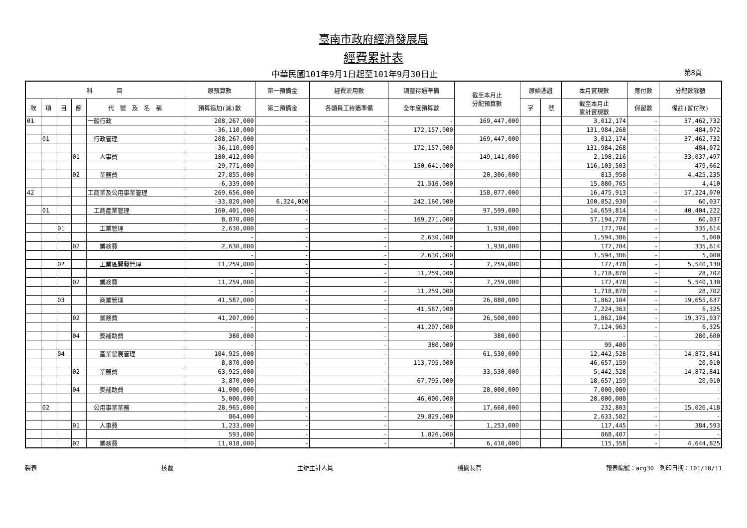臺南市政府經濟發展局
經費累計表
中華民國101年9月1日起至101年9月30日止
第8頁
| 科 目 | | | | | 原預算數 | 第一預備金 | 經費流用數 | 調整待遇準備 | 截至本月止 分配預算數 | 原始憑證 | | 本月實現數 | 應付數 | 分配數餘額 |
| --- | --- | --- | --- | --- | --- | --- | --- | --- | --- | --- | --- | --- | --- | --- |
| 款 | 項 | 目 | 節 | 代 號 及 名 稱 | 預算追加(減)數 | 第二預備金 | 各類員工待遇準備 | 全年度預算數 | | 字 | 號 | 截至本月止 累計實現數 | 保留數 | 備註(暫付款) |
| 01 | | | | 一般行政 | 208,267,000 | - | - | - | 169,447,000 | | | 3,012,174 | - | 37,462,732 |
| | | | | | -36,110,000 | - | - | 172,157,000 | | | | 131,984,268 | - | 484,072 |
| | 01 | | | 行政管理 | 208,267,000 | - | - | - | 169,447,000 | | | 3,012,174 | - | 37,462,732 |
| | | | | | -36,110,000 | - | - | 172,157,000 | | | | 131,984,268 | - | 484,072 |
| | | | 01 | 人事費 | 180,412,000 | - | - | - | 149,141,000 | | | 2,198,216 | - | 33,037,497 |
| | | | | | -29,771,000 | - | - | 150,641,000 | | | | 116,103,503 | - | 479,662 |
| | | | 02 | 業務費 | 27,855,000 | - | - | - | 20,306,000 | | | 813,958 | - | 4,425,235 |
| | | | | | -6,339,000 | - | - | 21,516,000 | | | | 15,880,765 | - | 4,410 |
| 42 | | | | 工商業及公用事業管理 | 269,656,000 | - | - | - | 158,077,000 | | | 16,475,913 | - | 57,224,070 |
| | | | | | -33,820,000 | 6,324,000 | - | 242,160,000 | | | | 100,852,930 | - | 60,037 |
| | 01 | | | 工商產業管理 | 160,401,000 | - | - | - | 97,599,000 | | | 14,659,814 | - | 40,404,222 |
| | | | | | 8,870,000 | - | - | 169,271,000 | | | | 57,194,778 | - | 60,037 |
| | | 01 | | 工業管理 | 2,630,000 | - | - | - | 1,930,000 | | | 177,704 | - | 335,614 |
| | | | | | - | - | - | 2,630,000 | | | | 1,594,386 | - | 5,000 |
| | | | 02 | 業務費 | 2,630,000 | - | - | - | 1,930,000 | | | 177,704 | - | 335,614 |
| | | | | | - | - | - | 2,630,000 | | | | 1,594,386 | - | 5,000 |
| | | 02 | | 工業區開發管理 | 11,259,000 | - | - | - | 7,259,000 | | | 177,478 | - | 5,540,130 |
| | | | | | - | - | - | 11,259,000 | | | | 1,718,870 | - | 28,702 |
| | | | 02 | 業務費 | 11,259,000 | - | - | - | 7,259,000 | | | 177,478 | - | 5,540,130 |
| | | | | | - | - | - | 11,259,000 | | | | 1,718,870 | - | 28,702 |
| | | 03 | | 商業管理 | 41,587,000 | - | - | - | 26,880,000 | | | 1,862,104 | - | 19,655,637 |
| | | | | | - | - | - | 41,587,000 | | | | 7,224,363 | - | 6,325 |
| | | | 02 | 業務費 | 41,207,000 | - | - | - | 26,500,000 | | | 1,862,104 | - | 19,375,037 |
| | | | | | - | - | - | 41,207,000 | | | | 7,124,963 | - | 6,325 |
| | | | 04 | 獎補助費 | 380,000 | - | - | - | 380,000 | | | - | - | 280,600 |
| | | | | | - | - | - | 380,000 | | | | 99,400 | - | - |
| | | 04 | | 產業發展管理 | 104,925,000 | - | - | - | 61,530,000 | | | 12,442,528 | - | 14,872,841 |
| | | | | | 8,870,000 | - | - | 113,795,000 | | | | 46,657,159 | - | 20,010 |
| | | | 02 | 業務費 | 63,925,000 | - | - | - | 33,530,000 | | | 5,442,528 | - | 14,872,841 |
| | | | | | 3,870,000 | - | - | 67,795,000 | | | | 18,657,159 | - | 20,010 |
| | | | 04 | 獎補助費 | 41,000,000 | - | - | - | 28,000,000 | | | 7,000,000 | - | - |
| | | | | | 5,000,000 | - | - | 46,000,000 | | | | 28,000,000 | - | - |
| | 02 | | | 公用事業業務 | 28,965,000 | - | - | - | 17,660,000 | | | 232,803 | - | 15,026,418 |
| | | | | | 864,000 | - | - | 29,829,000 | | | | 2,633,582 | - | - |
| | | | 01 | 人事費 | 1,233,000 | - | - | - | 1,253,000 | | | 117,445 | - | 384,593 |
| | | | | | 593,000 | - | - | 1,826,000 | | | | 868,407 | - | - |
| | | | 02 | 業務費 | 11,018,000 | - | - | - | 6,410,000 | | | 115,358 | - | 4,644,825 |
製表 核覆 主辦主計人員 機關長官 報表編號：arg30　列印日期：101/10/11